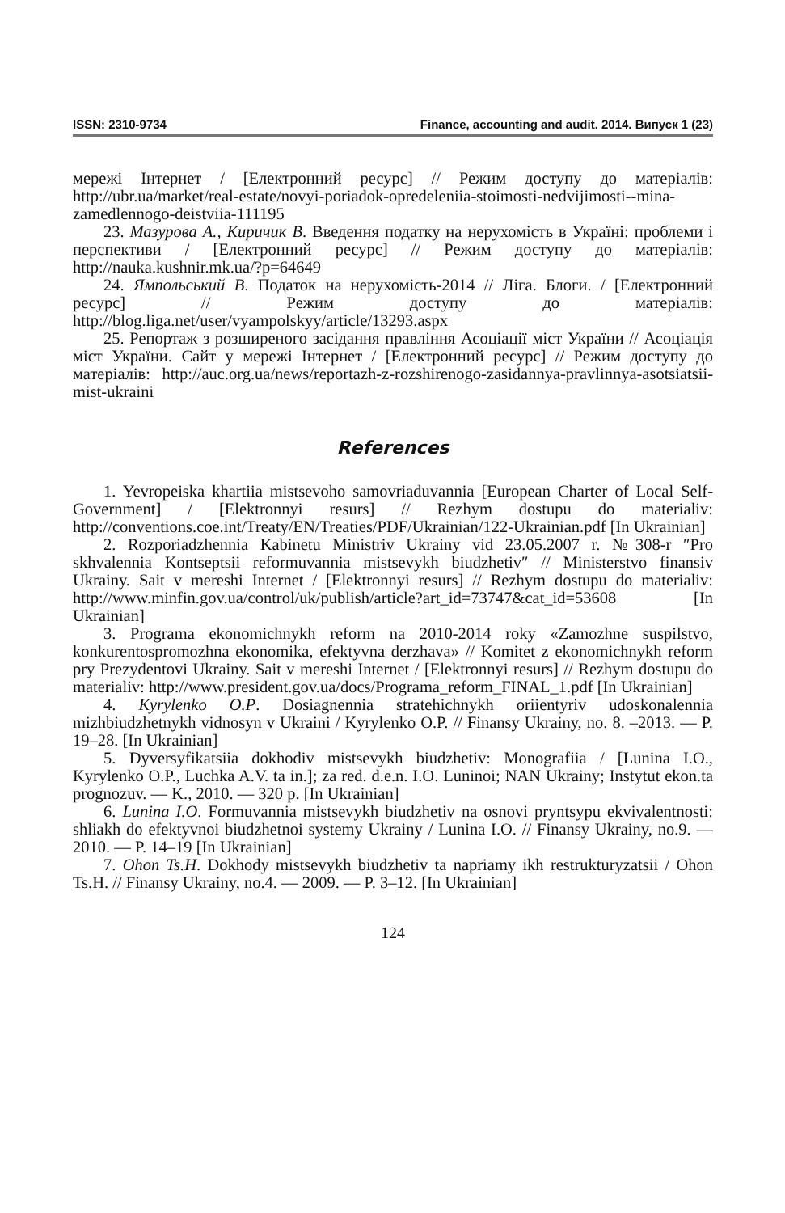ISSN: 2310-9734 Finance, accounting and audit. 2014. Випуск 1 (23)
мережі Інтернет / [Електронний ресурс] // Режим доступу до матеріалів: http://ubr.ua/market/real-estate/novyi-poriadok-opredeleniia-stoimosti-nedvijimosti--mina-zamedlennogo-deistviia-111195
23. Мазурова А., Киричик В. Введення податку на нерухомість в Україні: проблеми і перспективи / [Електронний ресурс] // Режим доступу до матеріалів: http://nauka.kushnir.mk.ua/?p=64649
24. Ямпольський В. Податок на нерухомість-2014 // Ліга. Блоги. / [Електронний ресурс] // Режим доступу до матеріалів: http://blog.liga.net/user/vyampolskyy/article/13293.aspx
25. Репортаж з розширеного засідання правління Асоціації міст України // Асоціація міст України. Сайт у мережі Інтернет / [Електронний ресурс] // Режим доступу до матеріалів: http://auc.org.ua/news/reportazh-z-rozshirenogo-zasidannya-pravlinnya-asotsiatsii-mist-ukraini
References
1. Yevropeiska khartiia mistsevoho samovriaduvannia [European Charter of Local Self-Government] / [Elektronnyi resurs] // Rezhym dostupu do materialiv: http://conventions.coe.int/Treaty/EN/Treaties/PDF/Ukrainian/122-Ukrainian.pdf [In Ukrainian]
2. Rozporiadzhennia Kabinetu Ministriv Ukrainy vid 23.05.2007 r. №308-r ″Pro skhvalennia Kontseptsii reformuvannia mistsevykh biudzhetiv″ // Ministerstvo finansiv Ukrainy. Sait v mereshi Internet / [Elektronnyi resurs] // Rezhym dostupu do materialiv: http://www.minfin.gov.ua/control/uk/publish/article?art_id=73747&cat_id=53608 [In Ukrainian]
3. Programa ekonomichnykh reform na 2010-2014 roky «Zamozhne suspilstvo, konkurentospromozhna ekonomika, efektyvna derzhava» // Komitet z ekonomichnykh reform pry Prezydentovi Ukrainy. Sait v mereshi Internet / [Elektronnyi resurs] // Rezhym dostupu do materialiv: http://www.president.gov.ua/docs/Programa_reform_FINAL_1.pdf [In Ukrainian]
4. Kyrylenko O.P. Dosiagnennia stratehichnykh oriientyriv udoskonalennia mizhbiudzhetnykh vidnosyn v Ukraini / Kyrylenko O.P. // Finansy Ukrainy, no. 8. –2013. — P. 19–28. [In Ukrainian]
5. Dyversyfikatsiia dokhodiv mistsevykh biudzhetiv: Monografiia / [Lunina I.O., Kyrylenko O.P., Luchka A.V. ta in.]; za red. d.e.n. I.O. Luninoi; NAN Ukrainy; Instytut ekon.ta prognozuv. — K., 2010. — 320 p. [In Ukrainian]
6. Lunina I.O. Formuvannia mistsevykh biudzhetiv na osnovi pryntsypu ekvivalentnosti: shliakh do efektyvnoi biudzhetnoi systemy Ukrainy / Lunina I.O. // Finansy Ukrainy, no.9. — 2010. — P. 14–19 [In Ukrainian]
7. Ohon Ts.H. Dokhody mistsevykh biudzhetiv ta napriamy ikh restrukturyzatsii / Ohon Ts.H. // Finansy Ukrainy, no.4. — 2009. — P. 3–12. [In Ukrainian]
124